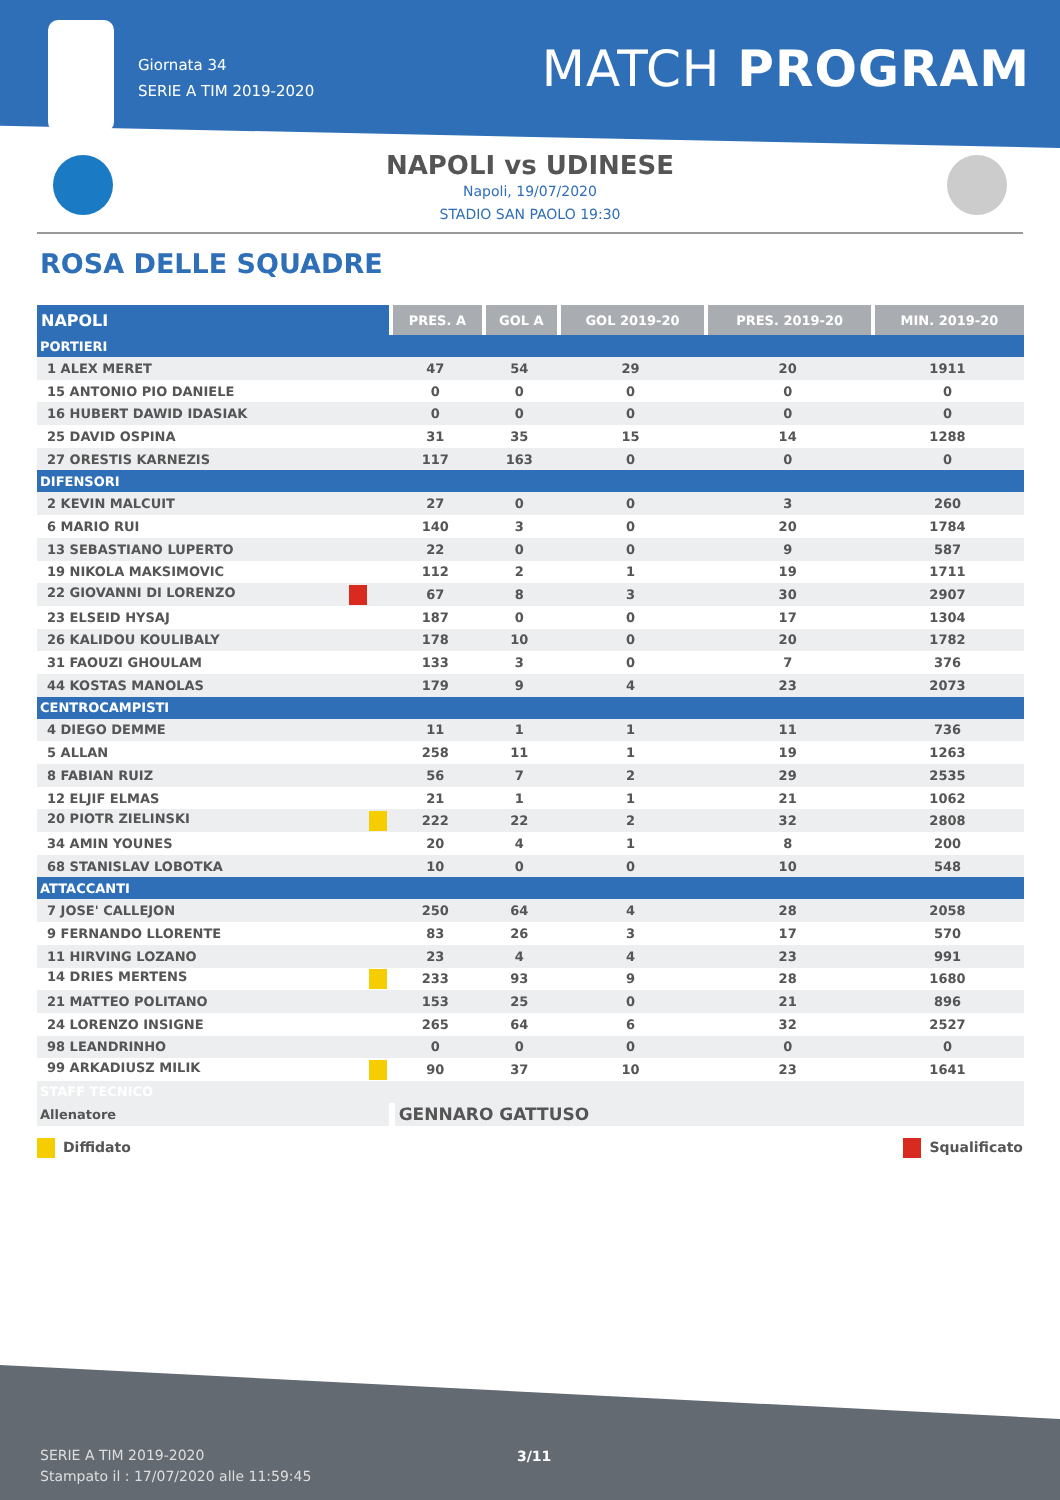Giornata 34
SERIE A TIM 2019-2020
MATCH PROGRAM
NAPOLI vs UDINESE
Napoli, 19/07/2020
STADIO SAN PAOLO 19:30
ROSA DELLE SQUADRE
| NAPOLI | PRES. A | GOL A | GOL 2019-20 | PRES. 2019-20 | MIN. 2019-20 |
| --- | --- | --- | --- | --- | --- |
| PORTIERI | | | | | |
| 1 ALEX MERET | 47 | 54 | 29 | 20 | 1911 |
| 15 ANTONIO PIO DANIELE | 0 | 0 | 0 | 0 | 0 |
| 16 HUBERT DAWID IDASIAK | 0 | 0 | 0 | 0 | 0 |
| 25 DAVID OSPINA | 31 | 35 | 15 | 14 | 1288 |
| 27 ORESTIS KARNEZIS | 117 | 163 | 0 | 0 | 0 |
| DIFENSORI | | | | | |
| 2 KEVIN MALCUIT | 27 | 0 | 0 | 3 | 260 |
| 6 MARIO RUI | 140 | 3 | 0 | 20 | 1784 |
| 13 SEBASTIANO LUPERTO | 22 | 0 | 0 | 9 | 587 |
| 19 NIKOLA MAKSIMOVIC | 112 | 2 | 1 | 19 | 1711 |
| 22 GIOVANNI DI LORENZO | 67 | 8 | 3 | 30 | 2907 |
| 23 ELSEID HYSAJ | 187 | 0 | 0 | 17 | 1304 |
| 26 KALIDOU KOULIBALY | 178 | 10 | 0 | 20 | 1782 |
| 31 FAOUZI GHOULAM | 133 | 3 | 0 | 7 | 376 |
| 44 KOSTAS MANOLAS | 179 | 9 | 4 | 23 | 2073 |
| CENTROCAMPISTI | | | | | |
| 4 DIEGO DEMME | 11 | 1 | 1 | 11 | 736 |
| 5 ALLAN | 258 | 11 | 1 | 19 | 1263 |
| 8 FABIAN RUIZ | 56 | 7 | 2 | 29 | 2535 |
| 12 ELJIF ELMAS | 21 | 1 | 1 | 21 | 1062 |
| 20 PIOTR ZIELINSKI | 222 | 22 | 2 | 32 | 2808 |
| 34 AMIN YOUNES | 20 | 4 | 1 | 8 | 200 |
| 68 STANISLAV LOBOTKA | 10 | 0 | 0 | 10 | 548 |
| ATTACCANTI | | | | | |
| 7 JOSE' CALLEJON | 250 | 64 | 4 | 28 | 2058 |
| 9 FERNANDO LLORENTE | 83 | 26 | 3 | 17 | 570 |
| 11 HIRVING LOZANO | 23 | 4 | 4 | 23 | 991 |
| 14 DRIES MERTENS | 233 | 93 | 9 | 28 | 1680 |
| 21 MATTEO POLITANO | 153 | 25 | 0 | 21 | 896 |
| 24 LORENZO INSIGNE | 265 | 64 | 6 | 32 | 2527 |
| 98 LEANDRINHO | 0 | 0 | 0 | 0 | 0 |
| 99 ARKADIUSZ MILIK | 90 | 37 | 10 | 23 | 1641 |
| STAFF TECNICO | | | | | |
| Allenatore | GENNARO GATTUSO | | | | |
Diffidato Squalificato
SERIE A TIM 2019-2020
Stampato il : 17/07/2020 alle 11:59:45
3/11